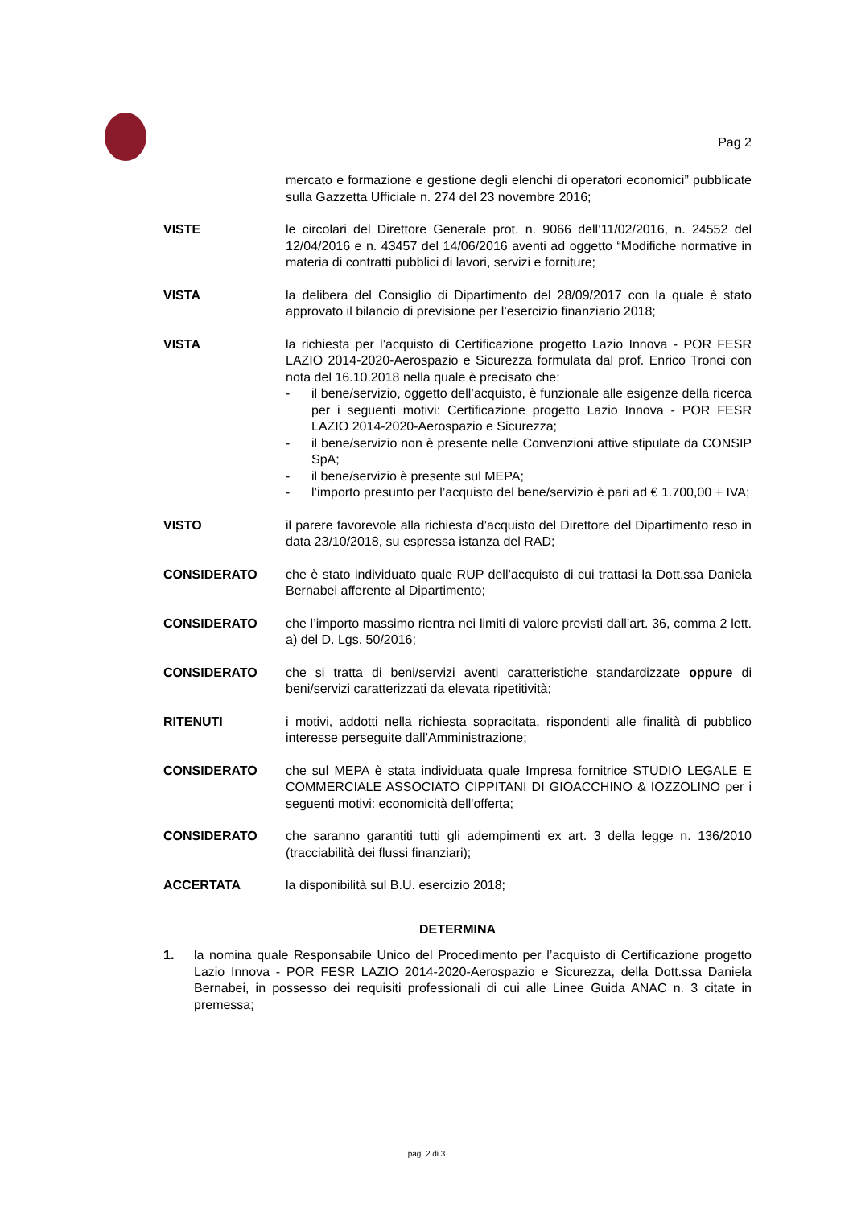Pag 2
mercato e formazione e gestione degli elenchi di operatori economici” pubblicate sulla Gazzetta Ufficiale n. 274 del 23 novembre 2016;
VISTE le circolari del Direttore Generale prot. n. 9066 dell’11/02/2016, n. 24552 del 12/04/2016 e n. 43457 del 14/06/2016 aventi ad oggetto “Modifiche normative in materia di contratti pubblici di lavori, servizi e forniture;
VISTA la delibera del Consiglio di Dipartimento del 28/09/2017 con la quale è stato approvato il bilancio di previsione per l’esercizio finanziario 2018;
VISTA la richiesta per l’acquisto di Certificazione progetto Lazio Innova - POR FESR LAZIO 2014-2020-Aerospazio e Sicurezza formulata dal prof. Enrico Tronci con nota del 16.10.2018 nella quale è precisato che:
- il bene/servizio, oggetto dell’acquisto, è funzionale alle esigenze della ricerca per i seguenti motivi: Certificazione progetto Lazio Innova - POR FESR LAZIO 2014-2020-Aerospazio e Sicurezza;
- il bene/servizio non è presente nelle Convenzioni attive stipulate da CONSIP SpA;
- il bene/servizio è presente sul MEPA;
- l’importo presunto per l’acquisto del bene/servizio è pari ad € 1.700,00 + IVA;
VISTO il parere favorevole alla richiesta d’acquisto del Direttore del Dipartimento reso in data 23/10/2018, su espressa istanza del RAD;
CONSIDERATO che è stato individuato quale RUP dell’acquisto di cui trattasi la Dott.ssa Daniela Bernabei afferente al Dipartimento;
CONSIDERATO che l’importo massimo rientra nei limiti di valore previsti dall’art. 36, comma 2 lett. a) del D. Lgs. 50/2016;
CONSIDERATO che si tratta di beni/servizi aventi caratteristiche standardizzate oppure di beni/servizi caratterizzati da elevata ripetitività;
RITENUTI i motivi, addotti nella richiesta sopracitata, rispondenti alle finalità di pubblico interesse perseguite dall’Amministrazione;
CONSIDERATO che sul MEPA è stata individuata quale Impresa fornitrice STUDIO LEGALE E COMMERCIALE ASSOCIATO CIPPITANI DI GIOACCHINO & IOZZOLINO per i seguenti motivi: economicità dell'offerta;
CONSIDERATO che saranno garantiti tutti gli adempimenti ex art. 3 della legge n. 136/2010 (tracciabilità dei flussi finanziari);
ACCERTATA la disponibilità sul B.U. esercizio 2018;
DETERMINA
1. la nomina quale Responsabile Unico del Procedimento per l’acquisto di Certificazione progetto Lazio Innova - POR FESR LAZIO 2014-2020-Aerospazio e Sicurezza, della Dott.ssa Daniela Bernabei, in possesso dei requisiti professionali di cui alle Linee Guida ANAC n. 3 citate in premessa;
pag. 2 di 3